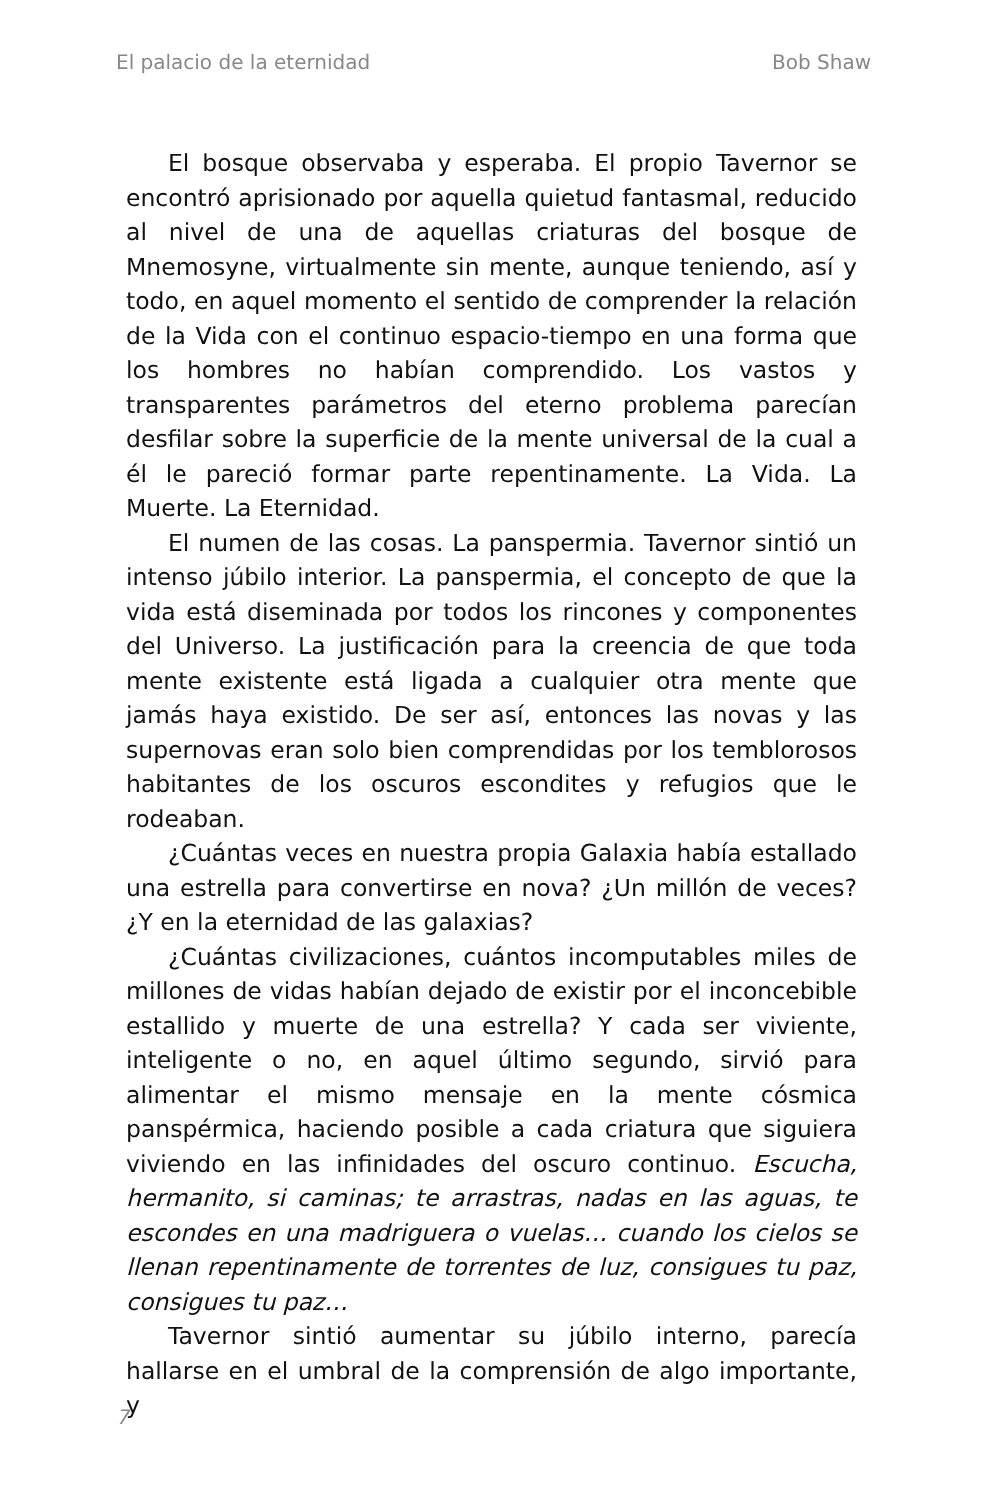El palacio de la eternidad Bob Shaw
El bosque observaba y esperaba. El propio Tavernor se encontró aprisionado por aquella quietud fantasmal, reducido al nivel de una de aquellas criaturas del bosque de Mnemosyne, virtualmente sin mente, aunque teniendo, así y todo, en aquel momento el sentido de comprender la relación de la Vida con el continuo espacio-tiempo en una forma que los hombres no habían comprendido. Los vastos y transparentes parámetros del eterno problema parecían desfilar sobre la superficie de la mente universal de la cual a él le pareció formar parte repentinamente. La Vida. La Muerte. La Eternidad.
El numen de las cosas. La panspermia. Tavernor sintió un intenso júbilo interior. La panspermia, el concepto de que la vida está diseminada por todos los rincones y componentes del Universo. La justificación para la creencia de que toda mente existente está ligada a cualquier otra mente que jamás haya existido. De ser así, entonces las novas y las supernovas eran solo bien comprendidas por los temblorosos habitantes de los oscuros escondites y refugios que le rodeaban.
¿Cuántas veces en nuestra propia Galaxia había estallado una estrella para convertirse en nova? ¿Un millón de veces? ¿Y en la eternidad de las galaxias?
¿Cuántas civilizaciones, cuántos incomputables miles de millones de vidas habían dejado de existir por el inconcebible estallido y muerte de una estrella? Y cada ser viviente, inteligente o no, en aquel último segundo, sirvió para alimentar el mismo mensaje en la mente cósmica panspérmica, haciendo posible a cada criatura que siguiera viviendo en las infinidades del oscuro continuo. Escucha, hermanito, si caminas; te arrastras, nadas en las aguas, te escondes en una madriguera o vuelas… cuando los cielos se llenan repentinamente de torrentes de luz, consigues tu paz, consigues tu paz…
Tavernor sintió aumentar su júbilo interno, parecía hallarse en el umbral de la comprensión de algo importante, y
7